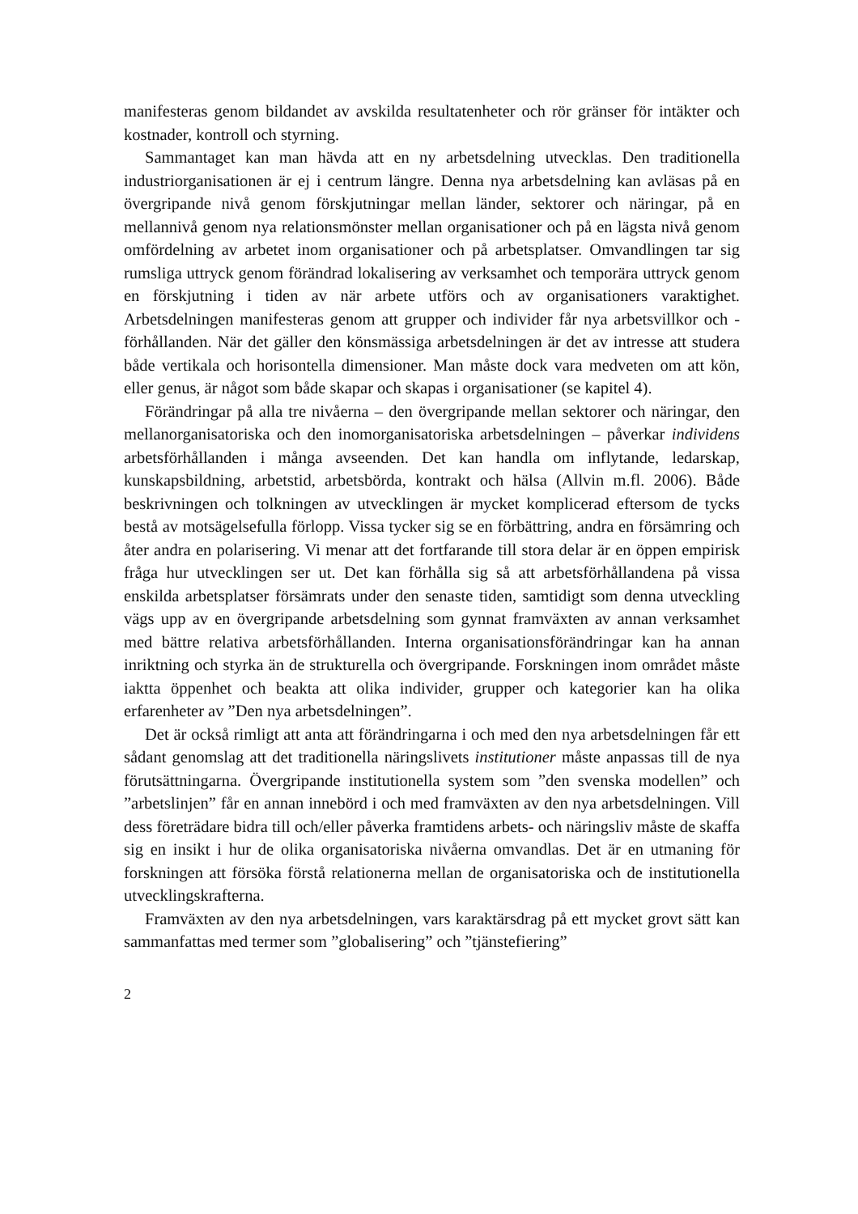manifesteras genom bildandet av avskilda resultatenheter och rör gränser för intäkter och kostnader, kontroll och styrning.
Sammantaget kan man hävda att en ny arbetsdelning utvecklas. Den traditionella industriorganisationen är ej i centrum längre. Denna nya arbetsdelning kan avläsas på en övergripande nivå genom förskjutningar mellan länder, sektorer och näringar, på en mellannivå genom nya relationsmönster mellan organisationer och på en lägsta nivå genom omfördelning av arbetet inom organisationer och på arbetsplatser. Omvandlingen tar sig rumsliga uttryck genom förändrad lokalisering av verksamhet och temporära uttryck genom en förskjutning i tiden av när arbete utförs och av organisationers varaktighet. Arbetsdelningen manifesteras genom att grupper och individer får nya arbetsvillkor och -förhållanden. När det gäller den könsmässiga arbetsdelningen är det av intresse att studera både vertikala och horisontella dimensioner. Man måste dock vara medveten om att kön, eller genus, är något som både skapar och skapas i organisationer (se kapitel 4).
Förändringar på alla tre nivåerna – den övergripande mellan sektorer och näringar, den mellanorganisatoriska och den inomorganisatoriska arbetsdelningen – påverkar individens arbetsförhållanden i många avseenden. Det kan handla om inflytande, ledarskap, kunskapsbildning, arbetstid, arbetsbörda, kontrakt och hälsa (Allvin m.fl. 2006). Både beskrivningen och tolkningen av utvecklingen är mycket komplicerad eftersom de tycks bestå av motsägelsefulla förlopp. Vissa tycker sig se en förbättring, andra en försämring och åter andra en polarisering. Vi menar att det fortfarande till stora delar är en öppen empirisk fråga hur utvecklingen ser ut. Det kan förhålla sig så att arbetsförhållandena på vissa enskilda arbetsplatser försämrats under den senaste tiden, samtidigt som denna utveckling vägs upp av en övergripande arbetsdelning som gynnat framväxten av annan verksamhet med bättre relativa arbetsförhållanden. Interna organisationsförändringar kan ha annan inriktning och styrka än de strukturella och övergripande. Forskningen inom området måste iaktta öppenhet och beakta att olika individer, grupper och kategorier kan ha olika erfarenheter av ”Den nya arbetsdelningen”.
Det är också rimligt att anta att förändringarna i och med den nya arbetsdelningen får ett sådant genomslag att det traditionella näringslivets institutioner måste anpassas till de nya förutsättningarna. Övergripande institutionella system som ”den svenska modellen” och ”arbetslinjen” får en annan innebörd i och med framväxten av den nya arbetsdelningen. Vill dess företrädare bidra till och/eller påverka framtidens arbets- och näringsliv måste de skaffa sig en insikt i hur de olika organisatoriska nivåerna omvandlas. Det är en utmaning för forskningen att försöka förstå relationerna mellan de organisatoriska och de institutionella utvecklingskrafterna.
Framväxten av den nya arbetsdelningen, vars karaktärsdrag på ett mycket grovt sätt kan sammanfattas med termer som ”globalisering” och ”tjänstefiering”
2